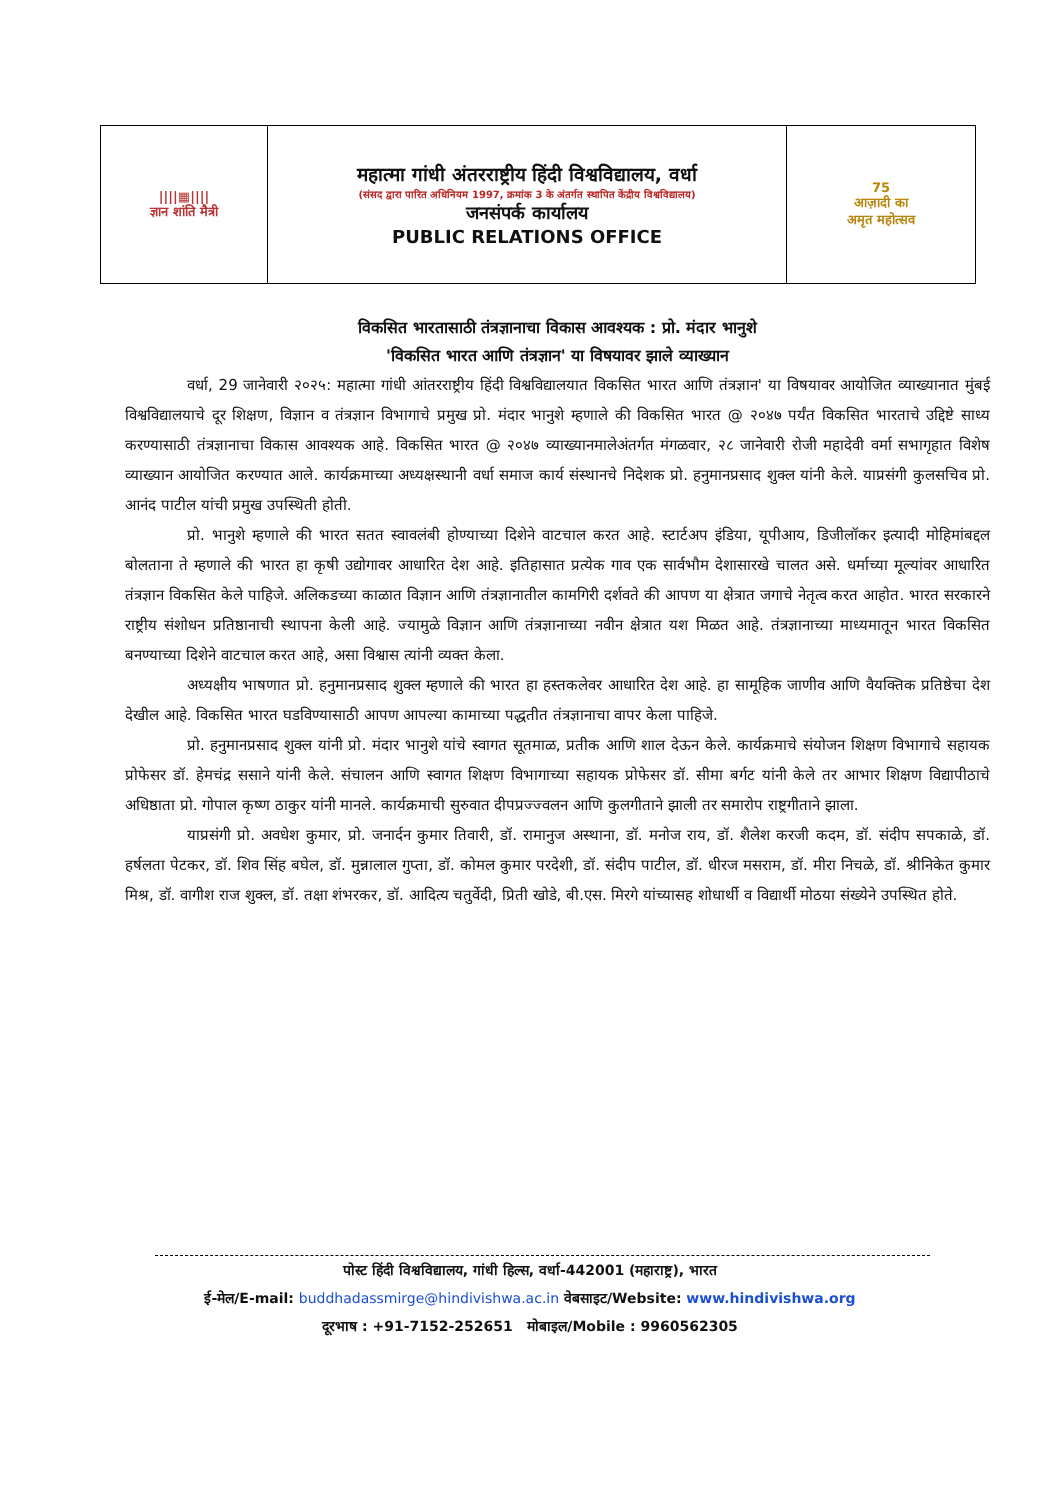| ////▦//// ज्ञान शांति मैत्री | महात्मा गांधी अंतरराष्ट्रीय हिंदी विश्वविद्यालय, वर्धा (संसद द्वारा पारित अधिनियम 1997, क्रमांक 3 के अंतर्गत स्थापित केंद्रीय विश्वविद्यालय) जनसंपर्क कार्यालय PUBLIC RELATIONS OFFICE | 75 आज़ादी का अमृत महोत्सव |
विकसित भारतासाठी तंत्रज्ञानाचा विकास आवश्यक : प्रो. मंदार भानुशे
'विकसित भारत आणि तंत्रज्ञान' या विषयावर झाले व्याख्यान
वर्धा, 29 जानेवारी २०२५: महात्मा गांधी आंतरराष्ट्रीय हिंदी विश्वविद्यालयात विकसित भारत आणि तंत्रज्ञान' या विषयावर आयोजित व्याख्यानात मुंबई विश्वविद्यालयाचे दूर शिक्षण, विज्ञान व तंत्रज्ञान विभागाचे प्रमुख प्रो. मंदार भानुशे म्हणाले की विकसित भारत @ २०४७ पर्यंत विकसित भारताचे उद्दिष्टे साध्य करण्यासाठी तंत्रज्ञानाचा विकास आवश्यक आहे. विकसित भारत @ २०४७ व्याख्यानमालेअंतर्गत मंगळवार, २८ जानेवारी रोजी महादेवी वर्मा सभागृहात विशेष व्याख्यान आयोजित करण्यात आले. कार्यक्रमाच्या अध्यक्षस्थानी वर्धा समाज कार्य संस्थानचे निदेशक प्रो. हनुमानप्रसाद शुक्ल यांनी केले. याप्रसंगी कुलसचिव प्रो. आनंद पाटील यांची प्रमुख उपस्थिती होती.
प्रो. भानुशे म्हणाले की भारत सतत स्वावलंबी होण्याच्या दिशेने वाटचाल करत आहे. स्टार्टअप इंडिया, यूपीआय, डिजीलॉकर इत्यादी मोहिमांबद्दल बोलताना ते म्हणाले की भारत हा कृषी उद्योगावर आधारित देश आहे. इतिहासात प्रत्येक गाव एक सार्वभौम देशासारखे चालत असे. धर्माच्या मूल्यांवर आधारित तंत्रज्ञान विकसित केले पाहिजे. अलिकडच्या काळात विज्ञान आणि तंत्रज्ञानातील कामगिरी दर्शवते की आपण या क्षेत्रात जगाचे नेतृत्व करत आहोत. भारत सरकारने राष्ट्रीय संशोधन प्रतिष्ठानाची स्थापना केली आहे. ज्यामुळे विज्ञान आणि तंत्रज्ञानाच्या नवीन क्षेत्रात यश मिळत आहे. तंत्रज्ञानाच्या माध्यमातून भारत विकसित बनण्याच्या दिशेने वाटचाल करत आहे, असा विश्वास त्यांनी व्यक्त केला.
अध्यक्षीय भाषणात प्रो. हनुमानप्रसाद शुक्ल म्हणाले की भारत हा हस्तकलेवर आधारित देश आहे. हा सामूहिक जाणीव आणि वैयक्तिक प्रतिष्ठेचा देश देखील आहे. विकसित भारत घडविण्यासाठी आपण आपल्या कामाच्या पद्धतीत तंत्रज्ञानाचा वापर केला पाहिजे.
प्रो. हनुमानप्रसाद शुक्ल यांनी प्रो. मंदार भानुशे यांचे स्वागत सूतमाळ, प्रतीक आणि शाल देऊन केले. कार्यक्रमाचे संयोजन शिक्षण विभागाचे सहायक प्रोफेसर डॉ. हेमचंद्र ससाने यांनी केले. संचालन आणि स्वागत शिक्षण विभागाच्या सहायक प्रोफेसर डॉ. सीमा बर्गट यांनी केले तर आभार शिक्षण विद्यापीठाचे अधिष्ठाता प्रो. गोपाल कृष्ण ठाकुर यांनी मानले. कार्यक्रमाची सुरुवात दीपप्रज्ज्वलन आणि कुलगीताने झाली तर समारोप राष्ट्रगीताने झाला.
याप्रसंगी प्रो. अवधेश कुमार, प्रो. जनार्दन कुमार तिवारी, डॉ. रामानुज अस्थाना, डॉ. मनोज राय, डॉ. शैलेश करजी कदम, डॉ. संदीप सपकाळे, डॉ. हर्षलता पेटकर, डॉ. शिव सिंह बघेल, डॉ. मुन्नालाल गुप्ता, डॉ. कोमल कुमार परदेशी, डॉ. संदीप पाटील, डॉ. धीरज मसराम, डॉ. मीरा निचळे, डॉ. श्रीनिकेत कुमार मिश्र, डॉ. वागीश राज शुक्ल, डॉ. तक्षा शंभरकर, डॉ. आदित्य चतुर्वेदी, प्रिती खोडे, बी.एस. मिरगे यांच्यासह शोधार्थी व विद्यार्थी मोठया संख्येने उपस्थित होते.
पोस्ट हिंदी विश्वविद्यालय, गांधी हिल्स, वर्धा-442001 (महाराष्ट्र), भारत
ई-मेल/E-mail: buddhadassmirge@hindivishwa.ac.in वेबसाइट/Website: www.hindivishwa.org
दूरभाष : +91-7152-252651 मोबाइल/Mobile : 9960562305